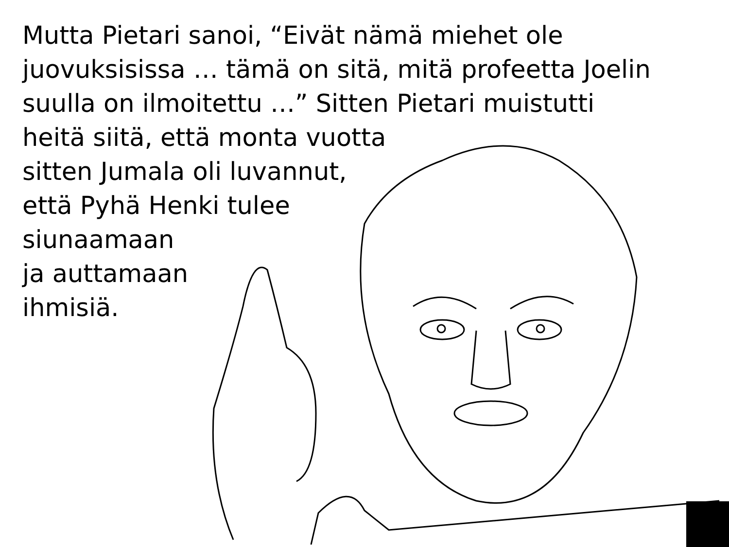Mutta Pietari sanoi, “Eivät nämä miehet ole
juovuksisissa … tämä on sitä, mitä profeetta Joelin
suulla on ilmoitettu …” Sitten Pietari muistutti
heitä siitä, että monta vuotta
sitten Jumala oli luvannut,
että Pyhä Henki tulee
siunaamaan
ja auttamaan
ihmisiä.